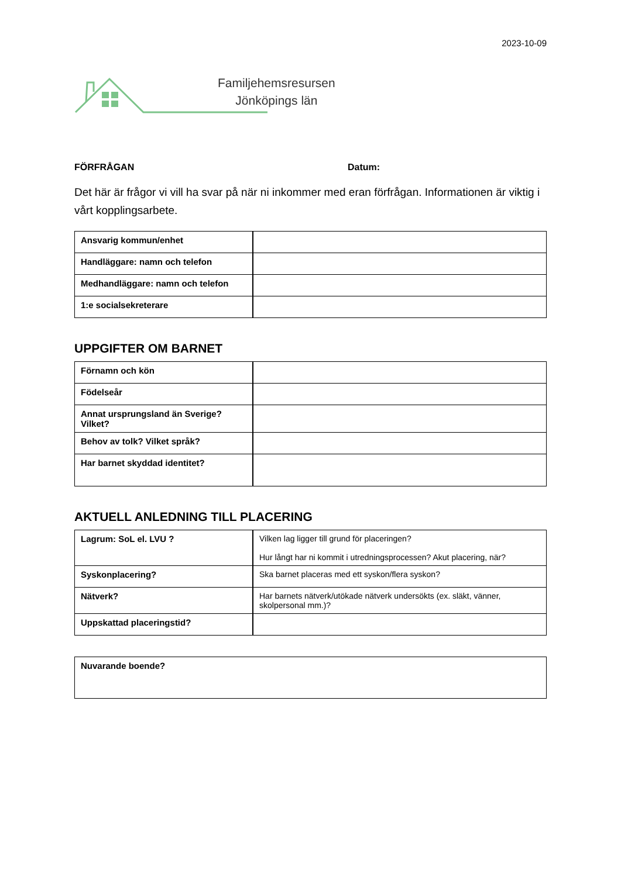2023-10-09
Familjehemsresursen
Jönköpings län
FÖRFRÅGAN Datum:
Det här är frågor vi vill ha svar på när ni inkommer med eran förfrågan. Informationen är viktig i vårt kopplingsarbete.
| Ansvarig kommun/enhet | |
| Handläggare: namn och telefon | |
| Medhandläggare: namn och telefon | |
| 1:e socialsekreterare | |
UPPGIFTER OM BARNET
| Förnamn och kön | |
| Födelseår | |
| Annat ursprungsland än Sverige? Vilket? | |
| Behov av tolk? Vilket språk? | |
| Har barnet skyddad identitet? | |
AKTUELL ANLEDNING TILL PLACERING
| Lagrum: SoL el. LVU ? | Vilken lag ligger till grund för placeringen? Hur långt har ni kommit i utredningsprocessen? Akut placering, när? |
| Syskonplacering? | Ska barnet placeras med ett syskon/flera syskon? |
| Nätverk? | Har barnets nätverk/utökade nätverk undersökts (ex. släkt, vänner, skolpersonal mm.)? |
| Uppskattad placeringstid? | |
| Nuvarande boende? |